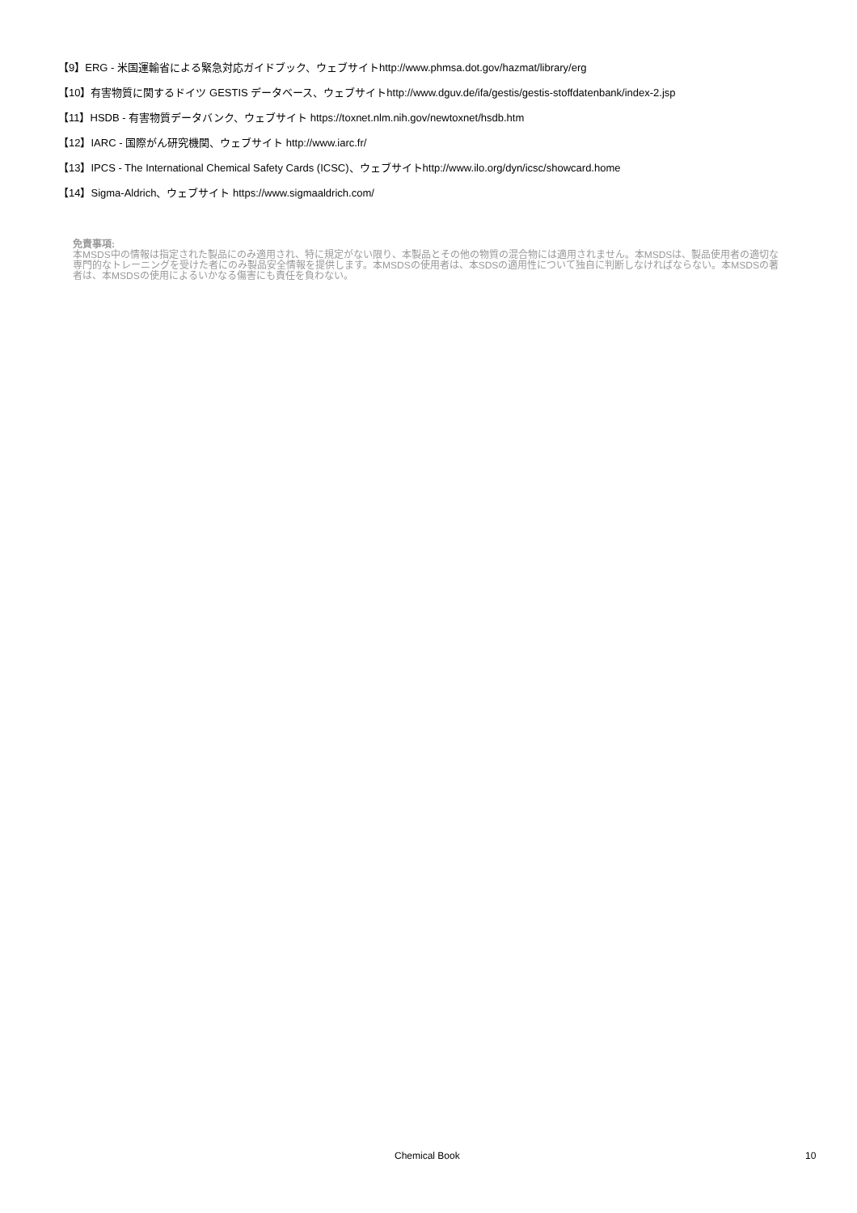【9】ERG - 米国運輸省による緊急対応ガイドブック、ウェブサイトhttp://www.phmsa.dot.gov/hazmat/library/erg
【10】有害物質に関するドイツ GESTIS データベース、ウェブサイトhttp://www.dguv.de/ifa/gestis/gestis-stoffdatenbank/index-2.jsp
【11】HSDB - 有害物質データバンク、ウェブサイト https://toxnet.nlm.nih.gov/newtoxnet/hsdb.htm
【12】IARC - 国際がん研究機関、ウェブサイト http://www.iarc.fr/
【13】IPCS - The International Chemical Safety Cards (ICSC)、ウェブサイトhttp://www.ilo.org/dyn/icsc/showcard.home
【14】Sigma-Aldrich、ウェブサイト https://www.sigmaaldrich.com/
免責事項:
本MSDS中の情報は指定された製品にのみ適用され、特に規定がない限り、本製品とその他の物質の混合物には適用されません。本MSDSは、製品使用者の適切な専門的なトレーニングを受けた者にのみ製品安全情報を提供します。本MSDSの使用者は、本SDSの適用性について独自に判断しなければならない。本MSDSの著者は、本MSDSの使用によるいかなる傷害にも責任を負わない。
Chemical Book 10